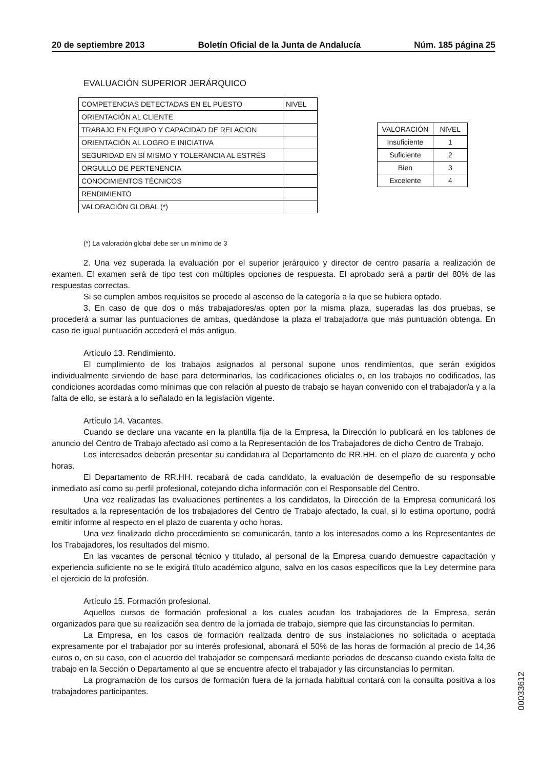20 de septiembre 2013 Boletín Oficial de la Junta de Andalucía Núm. 185 página 25
EVALUACIÓN SUPERIOR JERÁRQUICO
| COMPETENCIAS DETECTADAS EN EL PUESTO | NIVEL |
| --- | --- |
| ORIENTACIÓN AL CLIENTE | |
| TRABAJO EN EQUIPO Y CAPACIDAD DE RELACION | |
| ORIENTACIÓN AL LOGRO E INICIATIVA | |
| SEGURIDAD EN SÍ MISMO Y TOLERANCIA AL ESTRÉS | |
| ORGULLO DE PERTENENCIA | |
| CONOCIMIENTOS TÉCNICOS | |
| RENDIMIENTO | |
| VALORACIÓN GLOBAL (*) | |
| VALORACIÓN | NIVEL |
| --- | --- |
| Insuficiente | 1 |
| Suficiente | 2 |
| Bien | 3 |
| Excelente | 4 |
(*) La valoración global debe ser un mínimo de 3
2. Una vez superada la evaluación por el superior jerárquico y director de centro pasaría a realización de examen. El examen será de tipo test con múltiples opciones de respuesta. El aprobado será a partir del 80% de las respuestas correctas.
Si se cumplen ambos requisitos se procede al ascenso de la categoría a la que se hubiera optado.
3. En caso de que dos o más trabajadores/as opten por la misma plaza, superadas las dos pruebas, se procederá a sumar las puntuaciones de ambas, quedándose la plaza el trabajador/a que más puntuación obtenga. En caso de igual puntuación accederá el más antiguo.
Artículo 13. Rendimiento.
El cumplimiento de los trabajos asignados al personal supone unos rendimientos, que serán exigidos individualmente sirviendo de base para determinarlos, las codificaciones oficiales o, en los trabajos no codificados, las condiciones acordadas como mínimas que con relación al puesto de trabajo se hayan convenido con el trabajador/a y a la falta de ello, se estará a lo señalado en la legislación vigente.
Artículo 14. Vacantes.
Cuando se declare una vacante en la plantilla fija de la Empresa, la Dirección lo publicará en los tablones de anuncio del Centro de Trabajo afectado así como a la Representación de los Trabajadores de dicho Centro de Trabajo.
Los interesados deberán presentar su candidatura al Departamento de RR.HH. en el plazo de cuarenta y ocho horas.
El Departamento de RR.HH. recabará de cada candidato, la evaluación de desempeño de su responsable inmediato así como su perfil profesional, cotejando dicha información con el Responsable del Centro.
Una vez realizadas las evaluaciones pertinentes a los candidatos, la Dirección de la Empresa comunicará los resultados a la representación de los trabajadores del Centro de Trabajo afectado, la cual, si lo estima oportuno, podrá emitir informe al respecto en el plazo de cuarenta y ocho horas.
Una vez finalizado dicho procedimiento se comunicarán, tanto a los interesados como a los Representantes de los Trabajadores, los resultados del mismo.
En las vacantes de personal técnico y titulado, al personal de la Empresa cuando demuestre capacitación y experiencia suficiente no se le exigirá título académico alguno, salvo en los casos específicos que la Ley determine para el ejercicio de la profesión.
Artículo 15. Formación profesional.
Aquellos cursos de formación profesional a los cuales acudan los trabajadores de la Empresa, serán organizados para que su realización sea dentro de la jornada de trabajo, siempre que las circunstancias lo permitan.
La Empresa, en los casos de formación realizada dentro de sus instalaciones no solicitada o aceptada expresamente por el trabajador por su interés profesional, abonará el 50% de las horas de formación al precio de 14,36 euros o, en su caso, con el acuerdo del trabajador se compensará mediante periodos de descanso cuando exista falta de trabajo en la Sección o Departamento al que se encuentre afecto el trabajador y las circunstancias lo permitan.
La programación de los cursos de formación fuera de la jornada habitual contará con la consulta positiva a los trabajadores participantes.
00033612